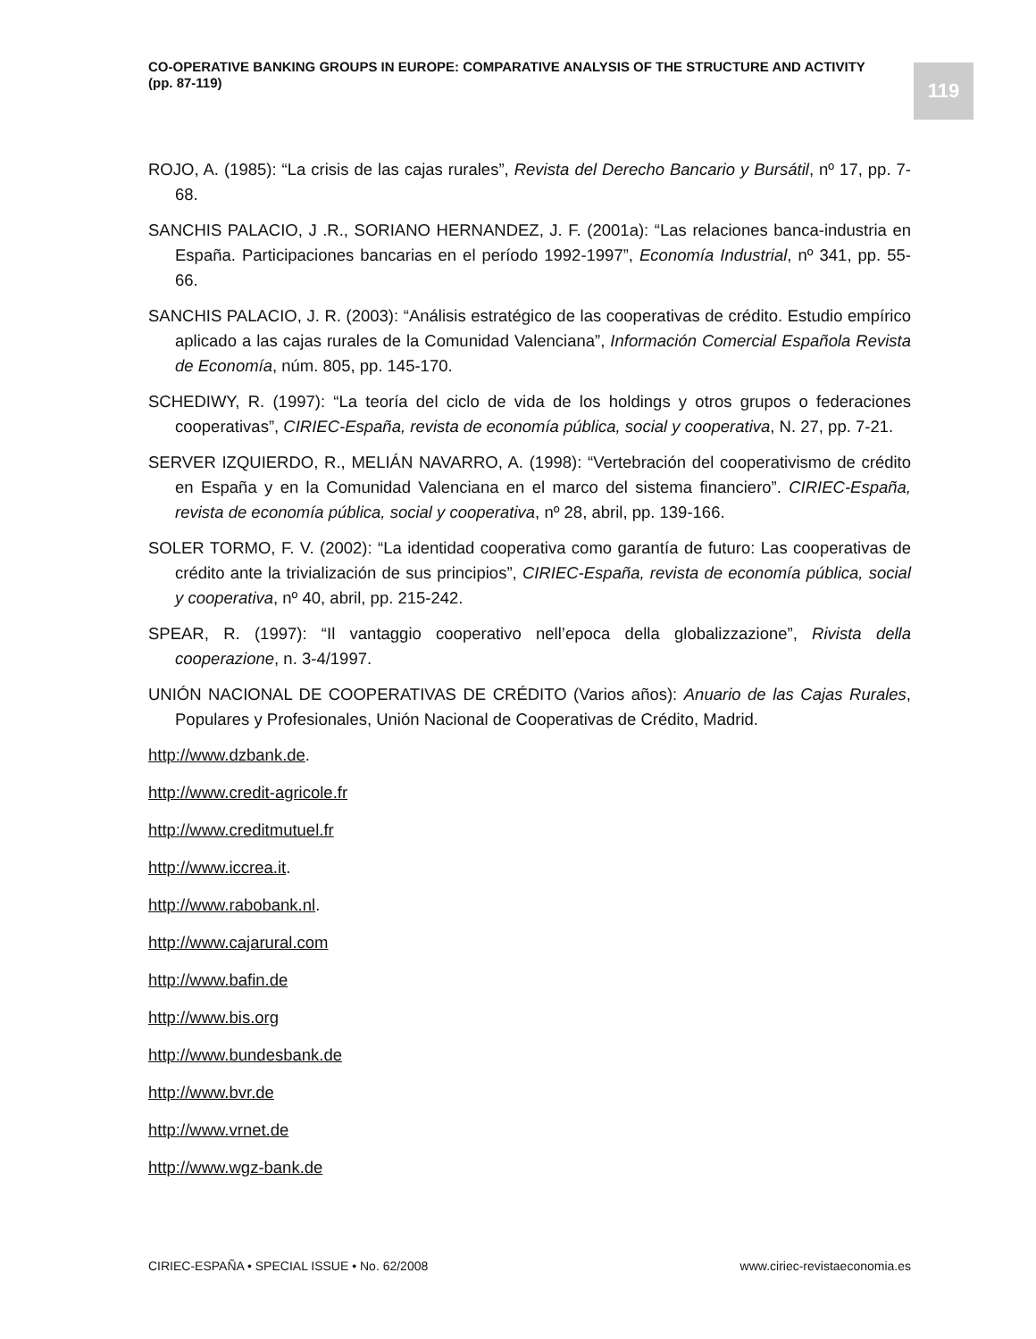CO-OPERATIVE BANKING GROUPS IN EUROPE: COMPARATIVE ANALYSIS OF THE STRUCTURE AND ACTIVITY
(pp. 87-119)
119
ROJO, A. (1985): “La crisis de las cajas rurales”, Revista del Derecho Bancario y Bursátil, nº 17, pp. 7-68.
SANCHIS PALACIO, J .R., SORIANO HERNANDEZ, J. F. (2001a): “Las relaciones banca-industria en España. Participaciones bancarias en el período 1992-1997”, Economía Industrial, nº 341, pp. 55-66.
SANCHIS PALACIO, J. R. (2003): “Análisis estratégico de las cooperativas de crédito. Estudio empírico aplicado a las cajas rurales de la Comunidad Valenciana”, Información Comercial Española Revista de Economía, núm. 805, pp. 145-170.
SCHEDIWY, R. (1997): “La teoría del ciclo de vida de los holdings y otros grupos o federaciones cooperativas”, CIRIEC-España, revista de economía pública, social y cooperativa, N. 27, pp. 7-21.
SERVER IZQUIERDO, R., MELIÁN NAVARRO, A. (1998): “Vertebración del cooperativismo de crédito en España y en la Comunidad Valenciana en el marco del sistema financiero”. CIRIEC-España, revista de economía pública, social y cooperativa, nº 28, abril, pp. 139-166.
SOLER TORMO, F. V. (2002): “La identidad cooperativa como garantía de futuro: Las cooperativas de crédito ante la trivialización de sus principios”, CIRIEC-España, revista de economía pública, social y cooperativa, nº 40, abril, pp. 215-242.
SPEAR, R. (1997): “Il vantaggio cooperativo nell’epoca della globalizzazione”, Rivista della cooperazione, n. 3-4/1997.
UNIÓN NACIONAL DE COOPERATIVAS DE CRÉDITO (Varios años): Anuario de las Cajas Rurales, Populares y Profesionales, Unión Nacional de Cooperativas de Crédito, Madrid.
http://www.dzbank.de.
http://www.credit-agricole.fr
http://www.creditmutuel.fr
http://www.iccrea.it.
http://www.rabobank.nl.
http://www.cajarural.com
http://www.bafin.de
http://www.bis.org
http://www.bundesbank.de
http://www.bvr.de
http://www.vrnet.de
http://www.wgz-bank.de
CIRIEC-ESPAÑA • SPECIAL ISSUE • No. 62/2008 www.ciriec-revistaeconomia.es